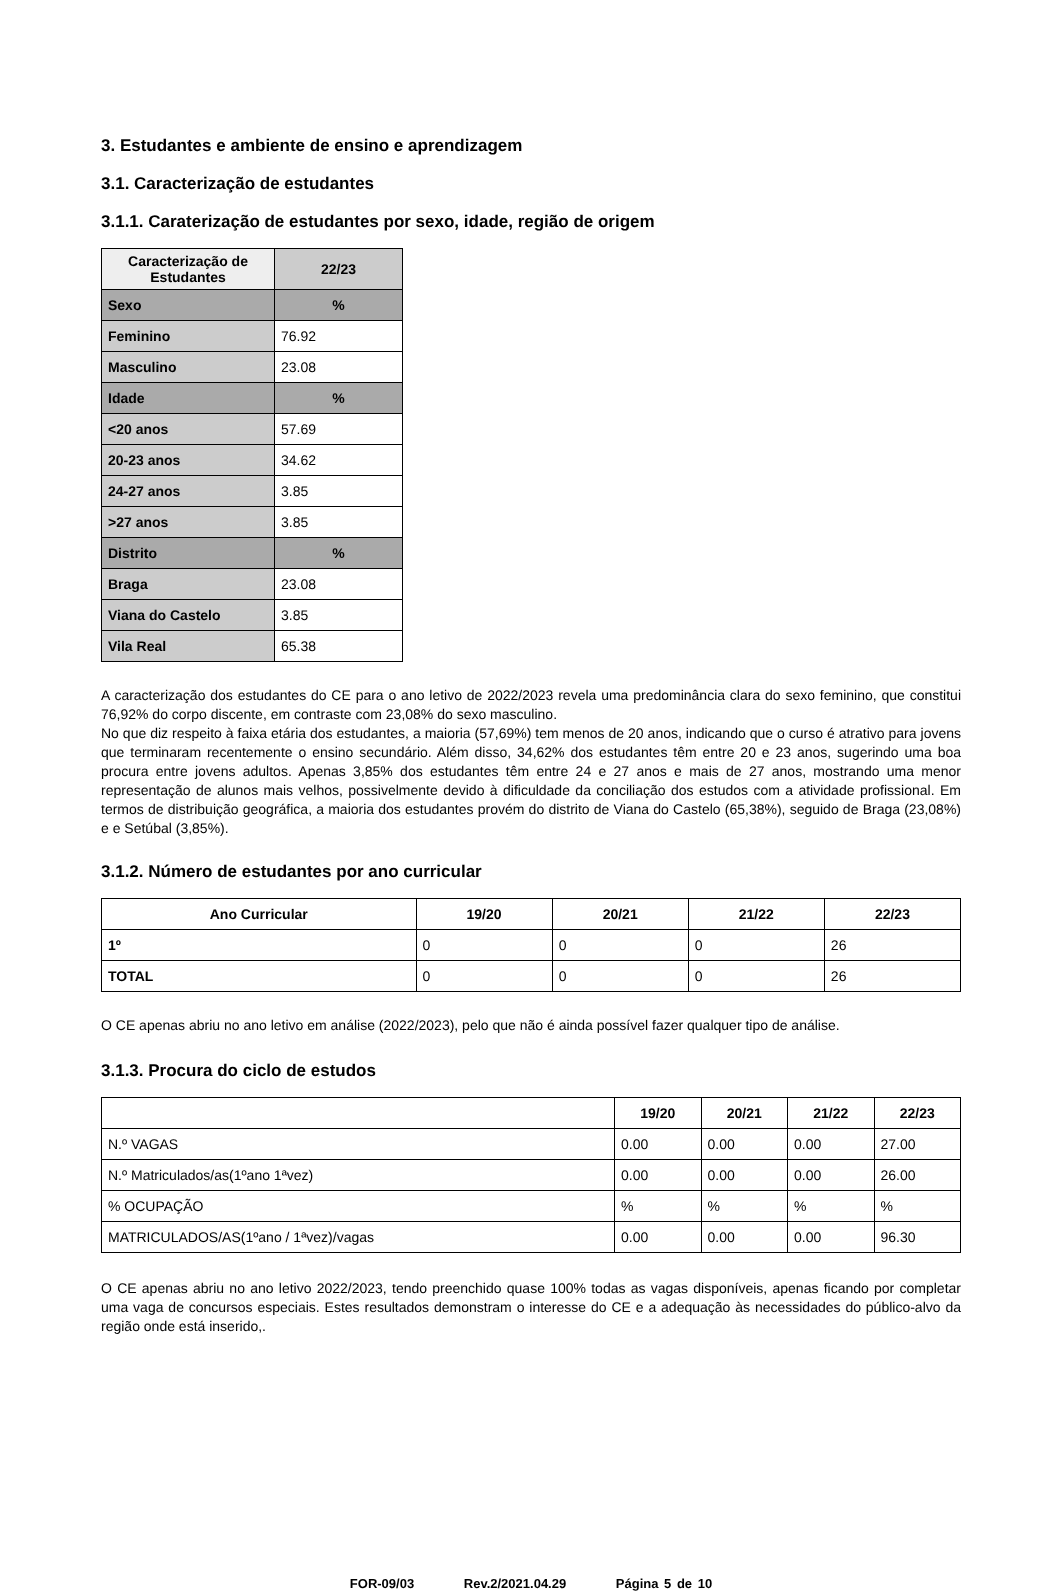3. Estudantes e ambiente de ensino e aprendizagem
3.1. Caracterização de estudantes
3.1.1. Carateri­zação de estudantes por sexo, idade, região de origem
| Caracterização de Estudantes | 22/23 |
| --- | --- |
| Sexo | % |
| Feminino | 76.92 |
| Masculino | 23.08 |
| Idade | % |
| <20 anos | 57.69 |
| 20-23 anos | 34.62 |
| 24-27 anos | 3.85 |
| >27 anos | 3.85 |
| Distrito | % |
| Braga | 23.08 |
| Viana do Castelo | 3.85 |
| Vila Real | 65.38 |
A caracterização dos estudantes do CE para o ano letivo de 2022/2023 revela uma predominância clara do sexo feminino, que constitui 76,92% do corpo discente, em contraste com 23,08% do sexo masculino.
No que diz respeito à faixa etária dos estudantes, a maioria (57,69%) tem menos de 20 anos, indicando que o curso é atrativo para jovens que terminaram recentemente o ensino secundário. Além disso, 34,62% dos estudantes têm entre 20 e 23 anos, sugerindo uma boa procura entre jovens adultos. Apenas 3,85% dos estudantes têm entre 24 e 27 anos e mais de 27 anos, mostrando uma menor representação de alunos mais velhos, possivelmente devido à dificuldade da conciliação dos estudos com a atividade profissional. Em termos de distribuição geográfica, a maioria dos estudantes provém do distrito de Viana do Castelo (65,38%), seguido de Braga (23,08%) e e Setúbal (3,85%).
3.1.2. Número de estudantes por ano curricular
| Ano Curricular | 19/20 | 20/21 | 21/22 | 22/23 |
| --- | --- | --- | --- | --- |
| 1º | 0 | 0 | 0 | 26 |
| TOTAL | 0 | 0 | 0 | 26 |
O CE apenas abriu no ano letivo em análise (2022/2023), pelo que não é ainda possível fazer qualquer tipo de análise.
3.1.3. Procura do ciclo de estudos
| | 19/20 | 20/21 | 21/22 | 22/23 |
| --- | --- | --- | --- | --- |
| N.º VAGAS | 0.00 | 0.00 | 0.00 | 27.00 |
| N.º Matriculados/as(1ºano 1ªvez) | 0.00 | 0.00 | 0.00 | 26.00 |
| % OCUPAÇÃO | % | % | % | % |
| MATRICULADOS/AS(1ºano / 1ªvez)/vagas | 0.00 | 0.00 | 0.00 | 96.30 |
O CE apenas abriu no ano letivo 2022/2023, tendo preenchido quase 100% todas as vagas disponíveis, apenas ficando por completar uma vaga de concursos especiais. Estes resultados demonstram o interesse do CE e a adequação às necessidades do público-alvo da região onde está inserido,.
FOR-09/03 Rev.2/2021.04.29 Página 5 de 10